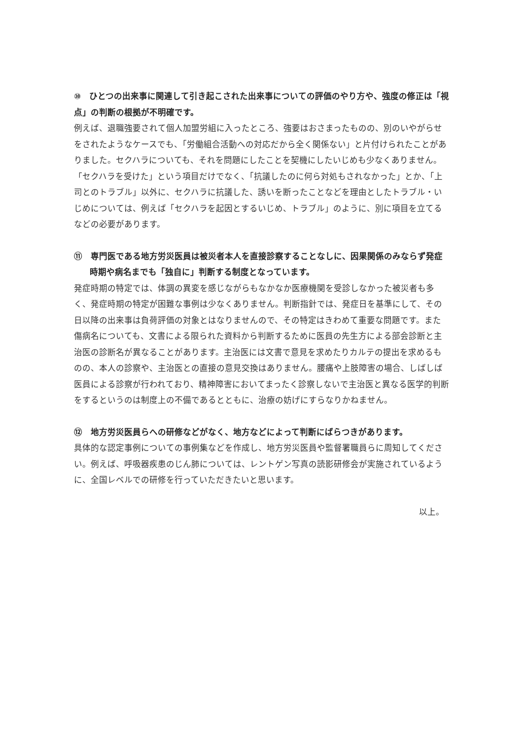⑩　ひとつの出来事に関連して引き起こされた出来事についての評価のやり方や、強度の修正は「視点」の判断の根拠が不明確です。
例えば、退職強要されて個人加盟労組に入ったところ、強要はおさまったものの、別のいやがらせをされたようなケースでも、「労働組合活動への対応だから全く関係ない」と片付けられたことがありました。セクハラについても、それを問題にしたことを契機にしたいじめも少なくありません。「セクハラを受けた」という項目だけでなく、「抗議したのに何ら対処もされなかった」とか、「上司とのトラブル」以外に、セクハラに抗議した、誘いを断ったことなどを理由としたトラブル・いじめについては、例えば「セクハラを起因とするいじめ、トラブル」のように、別に項目を立てるなどの必要があります。
⑪　専門医である地方労災医員は被災者本人を直接診察することなしに、因果関係のみならず発症時期や病名までも「独自に」判断する制度となっています。
発症時期の特定では、体調の異変を感じながらもなかなか医療機関を受診しなかった被災者も多く、発症時期の特定が困難な事例は少なくありません。判断指針では、発症日を基準にして、その日以降の出来事は負荷評価の対象とはなりませんので、その特定はきわめて重要な問題です。また傷病名についても、文書による限られた資料から判断するために医員の先生方による部会診断と主治医の診断名が異なることがあります。主治医には文書で意見を求めたりカルテの提出を求めるものの、本人の診察や、主治医との直接の意見交換はありません。腰痛や上肢障害の場合、しばしば医員による診察が行われており、精神障害においてまったく診察しないで主治医と異なる医学的判断をするというのは制度上の不備であるとともに、治療の妨げにすらなりかねません。
⑫　地方労災医員らへの研修などがなく、地方などによって判断にばらつきがあります。
具体的な認定事例についての事例集などを作成し、地方労災医員や監督署職員らに周知してください。例えば、呼吸器疾患のじん肺については、レントゲン写真の読影研修会が実施されているように、全国レベルでの研修を行っていただきたいと思います。
以上。